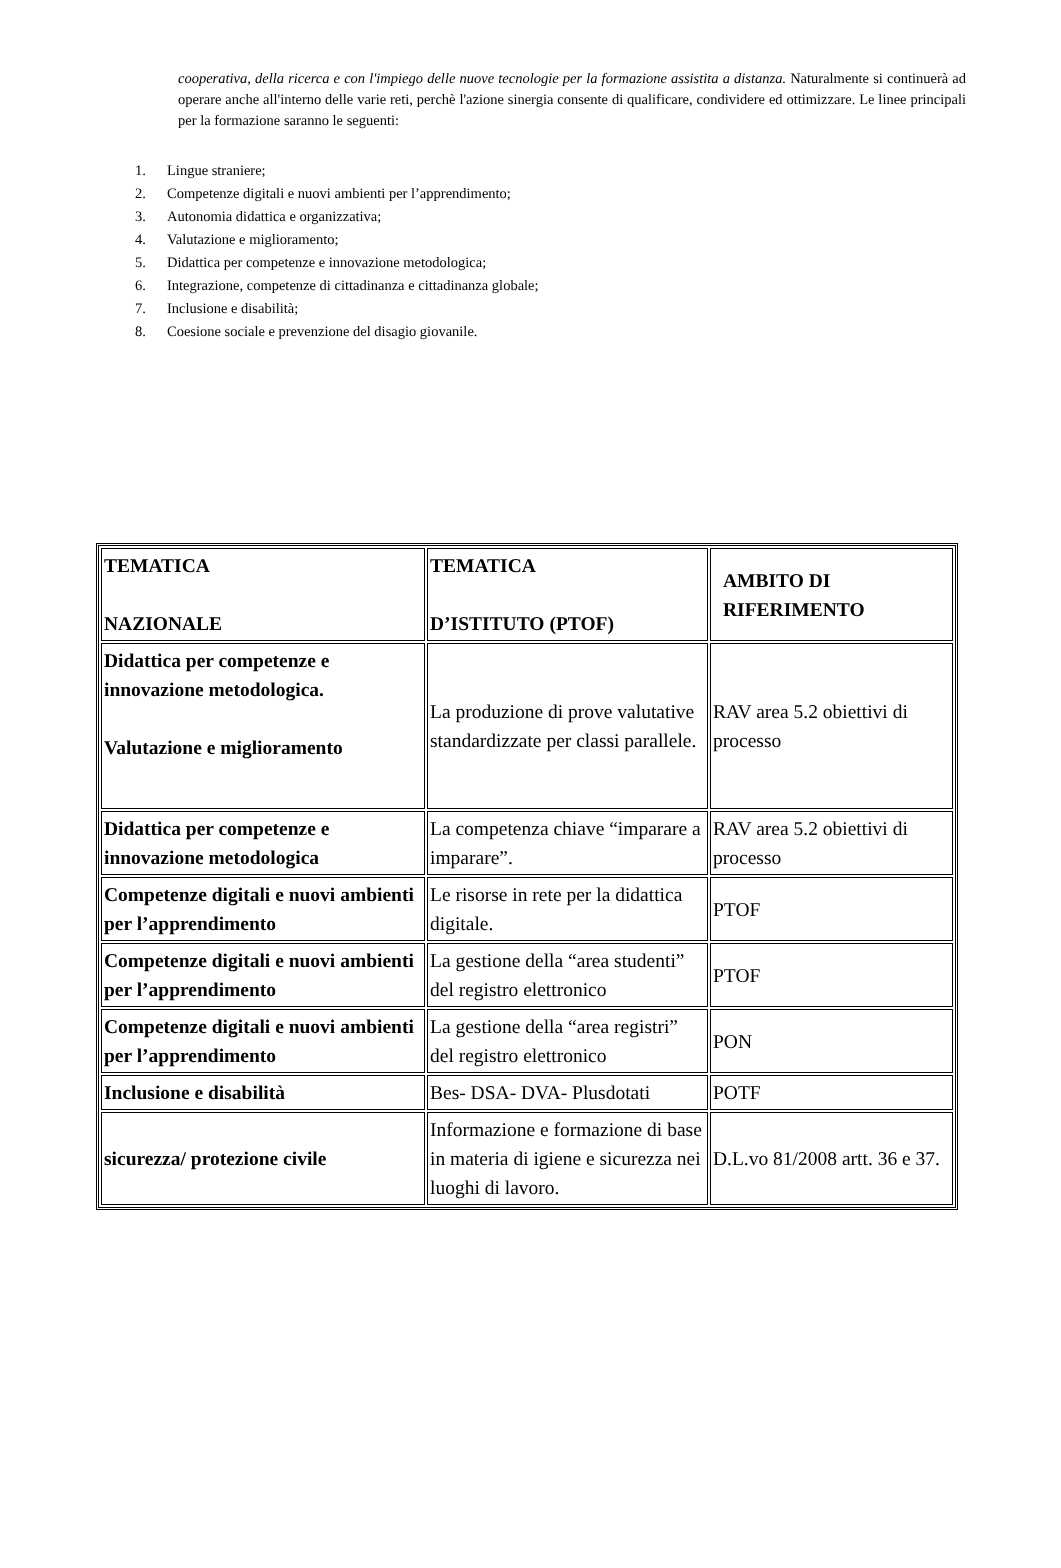cooperativa, della ricerca e con l'impiego delle nuove tecnologie per la formazione assistita a distanza. Naturalmente si continuerà ad operare anche all'interno delle varie reti, perchè l'azione sinergia consente di qualificare, condividere ed ottimizzare. Le linee principali per la formazione saranno le seguenti:
1. Lingue straniere;
2. Competenze digitali e nuovi ambienti per l’apprendimento;
3. Autonomia didattica e organizzativa;
4. Valutazione e miglioramento;
5. Didattica per competenze e innovazione metodologica;
6. Integrazione, competenze di cittadinanza e cittadinanza globale;
7. Inclusione e disabilità;
8. Coesione sociale e prevenzione del disagio giovanile.
| TEMATICA NAZIONALE | TEMATICA D’ISTITUTO (PTOF) | AMBITO DI RIFERIMENTO |
| --- | --- | --- |
| Didattica per competenze e innovazione metodologica. Valutazione e miglioramento | La produzione di prove valutative standardizzate per classi parallele. | RAV area 5.2 obiettivi di processo |
| Didattica per competenze e innovazione metodologica | La competenza chiave “imparare a imparare”. | RAV area 5.2 obiettivi di processo |
| Competenze digitali e nuovi ambienti per l’apprendimento | Le risorse in rete per la didattica digitale. | PTOF |
| Competenze digitali e nuovi ambienti per l’apprendimento | La gestione della “area studenti” del registro elettronico | PTOF |
| Competenze digitali e nuovi ambienti per l’apprendimento | La gestione della “area registri” del registro elettronico | PON |
| Inclusione e disabilità | Bes- DSA- DVA- Plusdotati | POTF |
| sicurezza/ protezione civile | Informazione e formazione di base in materia di igiene e sicurezza nei luoghi di lavoro. | D.L.vo 81/2008 artt. 36 e 37. |